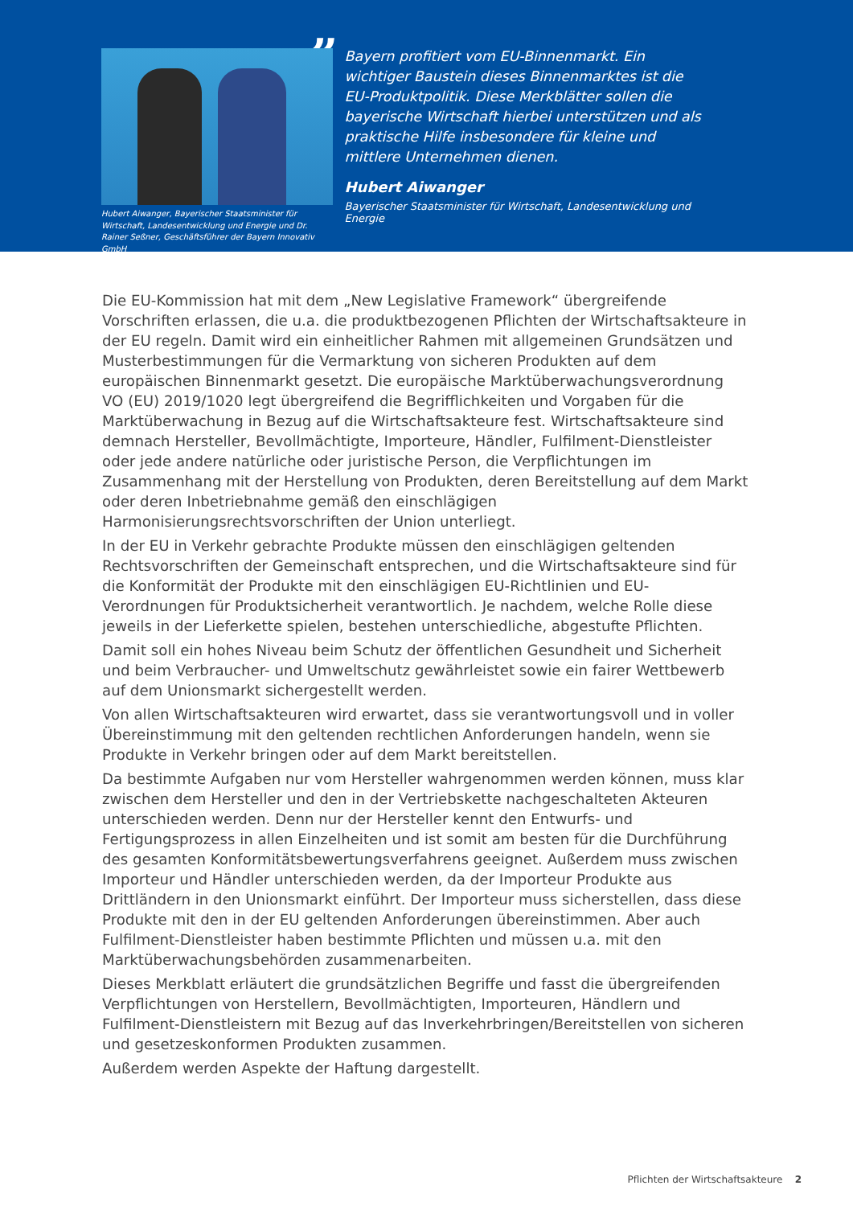Hubert Aiwanger, Bayerischer Staatsminister für Wirtschaft, Landesentwicklung und Energie und Dr. Rainer Seßner, Geschäftsführer der Bayern Innovativ GmbH
”
Bayern profitiert vom EU-Binnenmarkt. Ein wichtiger Baustein dieses Binnenmarktes ist die EU-Produkt­politik. Diese Merkblätter sollen die bayerische Wirt­schaft hierbei unterstützen und als praktische Hilfe insbesondere für kleine und mittlere Unternehmen dienen.
Hubert Aiwanger
Bayerischer Staatsminister für Wirtschaft, Landesentwicklung und Energie
Die EU-Kommission hat mit dem „New Legislative Framework“ übergreifende Vorschriften erlassen, die u.a. die produktbezogenen Pflichten der Wirtschaftsakteure in der EU regeln. Damit wird ein einheitlicher Rahmen mit allgemeinen Grundsätzen und Musterbestimmungen für die Vermarktung von sicheren Produkten auf dem europäischen Binnenmarkt gesetzt. Die europäische Marktüberwachungsverordnung VO (EU) 2019/1020 legt übergreifend die Begrifflichkeiten und Vorgaben für die Marktüberwachung in Bezug auf die Wirtschaftsakteure fest. Wirtschaftsakteure sind demnach Hersteller, Bevollmächtigte, Importeure, Händler, Fulfilment-Dienstleister oder jede andere natürliche oder juristische Person, die Verpflichtungen im Zusammenhang mit der Herstellung von Produkten, deren Bereitstellung auf dem Markt oder deren Inbetriebnahme gemäß den einschlägigen Harmonisierungsrechtsvorschriften der Union unterliegt.
In der EU in Verkehr gebrachte Produkte müssen den einschlägigen geltenden Rechtsvorschriften der Gemeinschaft entsprechen, und die Wirtschaftsakteure sind für die Konformität der Produkte mit den einschlägigen EU-Richtlinien und EU-Verordnungen für Produktsicherheit verantwortlich. Je nachdem, welche Rolle diese jeweils in der Lieferkette spielen, bestehen unterschiedliche, abgestufte Pflichten.
Damit soll ein hohes Niveau beim Schutz der öffentlichen Gesundheit und Sicherheit und beim Verbraucher- und Umweltschutz gewährleistet sowie ein fairer Wettbewerb auf dem Unionsmarkt sichergestellt werden.
Von allen Wirtschaftsakteuren wird erwartet, dass sie verantwortungsvoll und in voller Übereinstimmung mit den geltenden rechtlichen Anforderungen handeln, wenn sie Produkte in Verkehr bringen oder auf dem Markt bereitstellen.
Da bestimmte Aufgaben nur vom Hersteller wahrgenommen werden können, muss klar zwischen dem Hersteller und den in der Vertriebskette nachgeschalteten Akteuren unterschieden werden. Denn nur der Hersteller kennt den Entwurfs- und Fertigungsprozess in allen Einzelheiten und ist somit am besten für die Durchführung des gesamten Konformitätsbewertungsverfahrens geeignet. Außerdem muss zwischen Importeur und Händler unterschieden werden, da der Importeur Produkte aus Drittländern in den Unionsmarkt einführt. Der Importeur muss sicherstellen, dass diese Produkte mit den in der EU geltenden Anforderungen übereinstimmen. Aber auch Fulfilment-Dienstleister haben bestimmte Pflichten und müssen u.a. mit den Marktüberwachungsbehörden zusammenarbeiten.
Dieses Merkblatt erläutert die grundsätzlichen Begriffe und fasst die übergreifenden Verpflichtungen von Herstellern, Bevollmächtigten, Importeuren, Händlern und Fulfilment-Dienstleistern mit Bezug auf das Inverkehrbringen/Bereitstellen von sicheren und gesetzeskonformen Produkten zusammen.
Außerdem werden Aspekte der Haftung dargestellt.
Pflichten der Wirtschaftsakteure 2